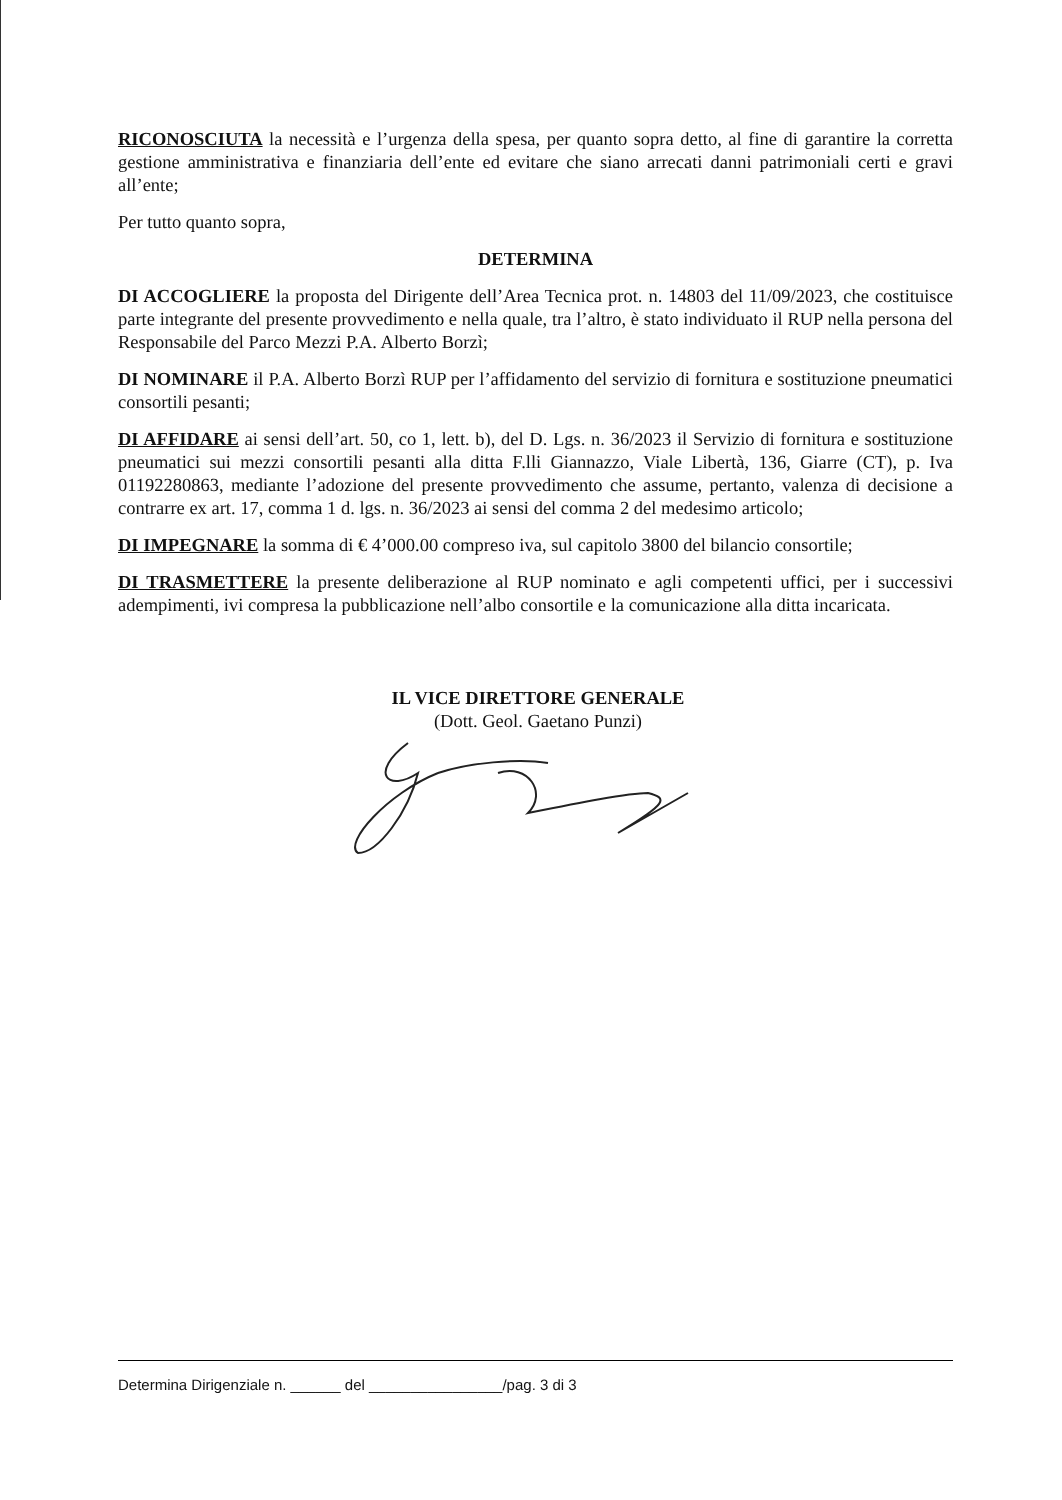RICONOSCIUTA la necessità e l’urgenza della spesa, per quanto sopra detto, al fine di garantire la corretta gestione amministrativa e finanziaria dell’ente ed evitare che siano arrecati danni patrimoniali certi e gravi all’ente;
Per tutto quanto sopra,
DETERMINA
DI ACCOGLIERE la proposta del Dirigente dell’Area Tecnica prot. n. 14803 del 11/09/2023, che costituisce parte integrante del presente provvedimento e nella quale, tra l’altro, è stato individuato il RUP nella persona del Responsabile del Parco Mezzi P.A. Alberto Borzì;
DI NOMINARE il P.A. Alberto Borzì RUP per l’affidamento del servizio di fornitura e sostituzione pneumatici consortili pesanti;
DI AFFIDARE ai sensi dell’art. 50, co 1, lett. b), del D. Lgs. n. 36/2023 il Servizio di fornitura e sostituzione pneumatici sui mezzi consortili pesanti alla ditta F.lli Giannazzo, Viale Libertà, 136, Giarre (CT), p. Iva 01192280863, mediante l’adozione del presente provvedimento che assume, pertanto, valenza di decisione a contrarre ex art. 17, comma 1 d. lgs. n. 36/2023 ai sensi del comma 2 del medesimo articolo;
DI IMPEGNARE la somma di € 4’000.00 compreso iva, sul capitolo 3800 del bilancio consortile;
DI TRASMETTERE la presente deliberazione al RUP nominato e agli competenti uffici, per i successivi adempimenti, ivi compresa la pubblicazione nell’albo consortile e la comunicazione alla ditta incaricata.
IL VICE DIRETTORE GENERALE
(Dott. Geol. Gaetano Punzi)
Determina Dirigenziale n. ______ del ________________/pag. 3 di 3